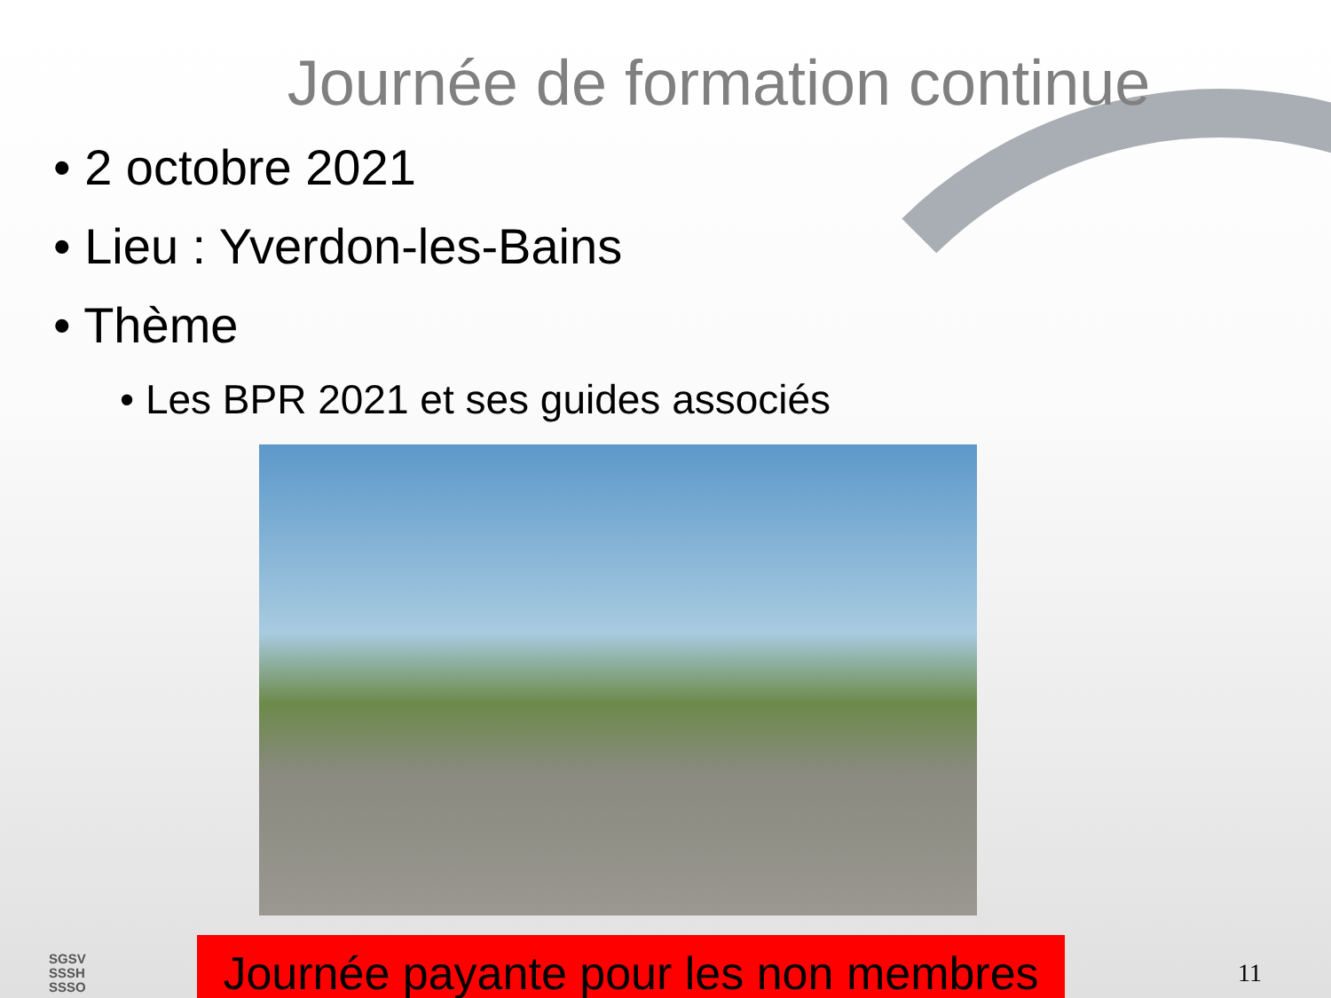Journée de formation continue
• 2 octobre 2021
• Lieu : Yverdon-les-Bains
• Thème
• Les BPR 2021 et ses guides associés
SGSV
SSSH
SSSO
Journée payante pour les non membres
11